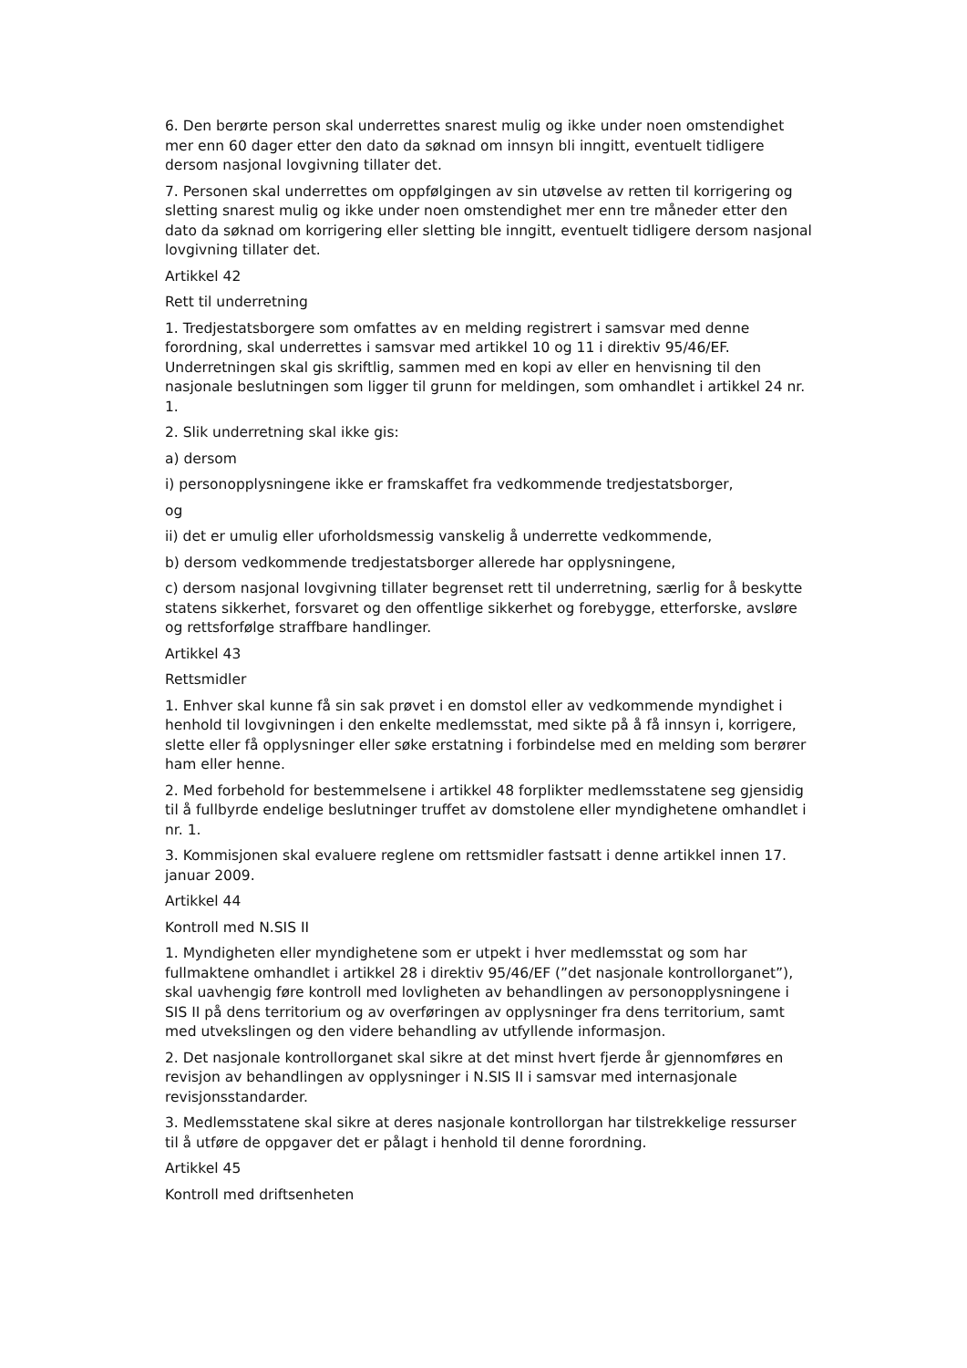6. Den berørte person skal underrettes snarest mulig og ikke under noen omstendighet mer enn 60 dager etter den dato da søknad om innsyn bli inngitt, eventuelt tidligere dersom nasjonal lovgivning tillater det.
7. Personen skal underrettes om oppfølgingen av sin utøvelse av retten til korrigering og sletting snarest mulig og ikke under noen omstendighet mer enn tre måneder etter den dato da søknad om korrigering eller sletting ble inngitt, eventuelt tidligere dersom nasjonal lovgivning tillater det.
Artikkel 42
Rett til underretning
1. Tredjestatsborgere som omfattes av en melding registrert i samsvar med denne forordning, skal underrettes i samsvar med artikkel 10 og 11 i direktiv 95/46/EF. Underretningen skal gis skriftlig, sammen med en kopi av eller en henvisning til den nasjonale beslutningen som ligger til grunn for meldingen, som omhandlet i artikkel 24 nr. 1.
2. Slik underretning skal ikke gis:
a) dersom
i) personopplysningene ikke er framskaffet fra vedkommende tredjestatsborger,
og
ii) det er umulig eller uforholdsmessig vanskelig å underrette vedkommende,
b) dersom vedkommende tredjestatsborger allerede har opplysningene,
c) dersom nasjonal lovgivning tillater begrenset rett til underretning, særlig for å beskytte statens sikkerhet, forsvaret og den offentlige sikkerhet og forebygge, etterforske, avsløre og rettsforfølge straffbare handlinger.
Artikkel 43
Rettsmidler
1. Enhver skal kunne få sin sak prøvet i en domstol eller av vedkommende myndighet i henhold til lovgivningen i den enkelte medlemsstat, med sikte på å få innsyn i, korrigere, slette eller få opplysninger eller søke erstatning i forbindelse med en melding som berører ham eller henne.
2. Med forbehold for bestemmelsene i artikkel 48 forplikter medlemsstatene seg gjensidig til å fullbyrde endelige beslutninger truffet av domstolene eller myndighetene omhandlet i nr. 1.
3. Kommisjonen skal evaluere reglene om rettsmidler fastsatt i denne artikkel innen 17. januar 2009.
Artikkel 44
Kontroll med N.SIS II
1. Myndigheten eller myndighetene som er utpekt i hver medlemsstat og som har fullmaktene omhandlet i artikkel 28 i direktiv 95/46/EF (”det nasjonale kontrollorganet”), skal uavhengig føre kontroll med lovligheten av behandlingen av personopplysningene i SIS II på dens territorium og av overføringen av opplysninger fra dens territorium, samt med utvekslingen og den videre behandling av utfyllende informasjon.
2. Det nasjonale kontrollorganet skal sikre at det minst hvert fjerde år gjennomføres en revisjon av behandlingen av opplysninger i N.SIS II i samsvar med internasjonale revisjonsstandarder.
3. Medlemsstatene skal sikre at deres nasjonale kontrollorgan har tilstrekkelige ressurser til å utføre de oppgaver det er pålagt i henhold til denne forordning.
Artikkel 45
Kontroll med driftsenheten